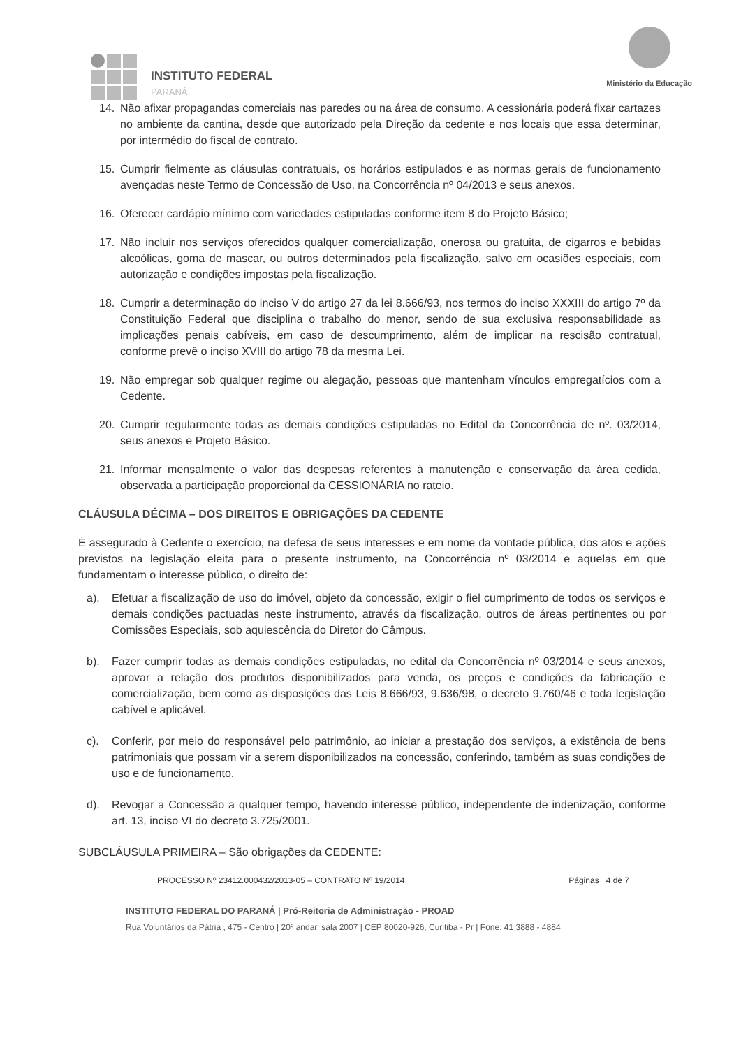INSTITUTO FEDERAL
PARANÁ
Ministério da Educação
14. Não afixar propagandas comerciais nas paredes ou na área de consumo. A cessionária poderá fixar cartazes no ambiente da cantina, desde que autorizado pela Direção da cedente e nos locais que essa determinar, por intermédio do fiscal de contrato.
15. Cumprir fielmente as cláusulas contratuais, os horários estipulados e as normas gerais de funcionamento avençadas neste Termo de Concessão de Uso, na Concorrência nº 04/2013 e seus anexos.
16. Oferecer cardápio mínimo com variedades estipuladas conforme item 8 do Projeto Básico;
17. Não incluir nos serviços oferecidos qualquer comercialização, onerosa ou gratuita, de cigarros e bebidas alcoólicas, goma de mascar, ou outros determinados pela fiscalização, salvo em ocasiões especiais, com autorização e condições impostas pela fiscalização.
18. Cumprir a determinação do inciso V do artigo 27 da lei 8.666/93, nos termos do inciso XXXIII do artigo 7º da Constituição Federal que disciplina o trabalho do menor, sendo de sua exclusiva responsabilidade as implicações penais cabíveis, em caso de descumprimento, além de implicar na rescisão contratual, conforme prevê o inciso XVIII do artigo 78 da mesma Lei.
19. Não empregar sob qualquer regime ou alegação, pessoas que mantenham vínculos empregatícios com a Cedente.
20. Cumprir regularmente todas as demais condições estipuladas no Edital da Concorrência de nº. 03/2014, seus anexos e Projeto Básico.
21. Informar mensalmente o valor das despesas referentes à manutenção e conservação da àrea cedida, observada a participação proporcional da CESSIONÁRIA no rateio.
CLÁUSULA DÉCIMA – DOS DIREITOS E OBRIGAÇÕES DA CEDENTE
É assegurado à Cedente o exercício, na defesa de seus interesses e em nome da vontade pública, dos atos e ações previstos na legislação eleita para o presente instrumento, na Concorrência nº 03/2014 e aquelas em que fundamentam o interesse público, o direito de:
a). Efetuar a fiscalização de uso do imóvel, objeto da concessão, exigir o fiel cumprimento de todos os serviços e demais condições pactuadas neste instrumento, através da fiscalização, outros de áreas pertinentes ou por Comissões Especiais, sob aquiescência do Diretor do Câmpus.
b). Fazer cumprir todas as demais condições estipuladas, no edital da Concorrência nº 03/2014 e seus anexos, aprovar a relação dos produtos disponibilizados para venda, os preços e condições da fabricação e comercialização, bem como as disposições das Leis 8.666/93, 9.636/98, o decreto 9.760/46 e toda legislação cabível e aplicável.
c). Conferir, por meio do responsável pelo patrimônio, ao iniciar a prestação dos serviços, a existência de bens patrimoniais que possam vir a serem disponibilizados na concessão, conferindo, também as suas condições de uso e de funcionamento.
d). Revogar a Concessão a qualquer tempo, havendo interesse público, independente de indenização, conforme art. 13, inciso VI do decreto 3.725/2001.
SUBCLÁUSULA PRIMEIRA – São obrigações da CEDENTE:
PROCESSO Nº 23412.000432/2013-05 – CONTRATO Nº 19/2014 Páginas 4 de 7
INSTITUTO FEDERAL DO PARANÁ | Pró-Reitoria de Administração - PROAD
Rua Voluntários da Pátria , 475 - Centro | 20º andar, sala 2007 | CEP 80020-926, Curitiba - Pr | Fone: 41 3888 - 4884